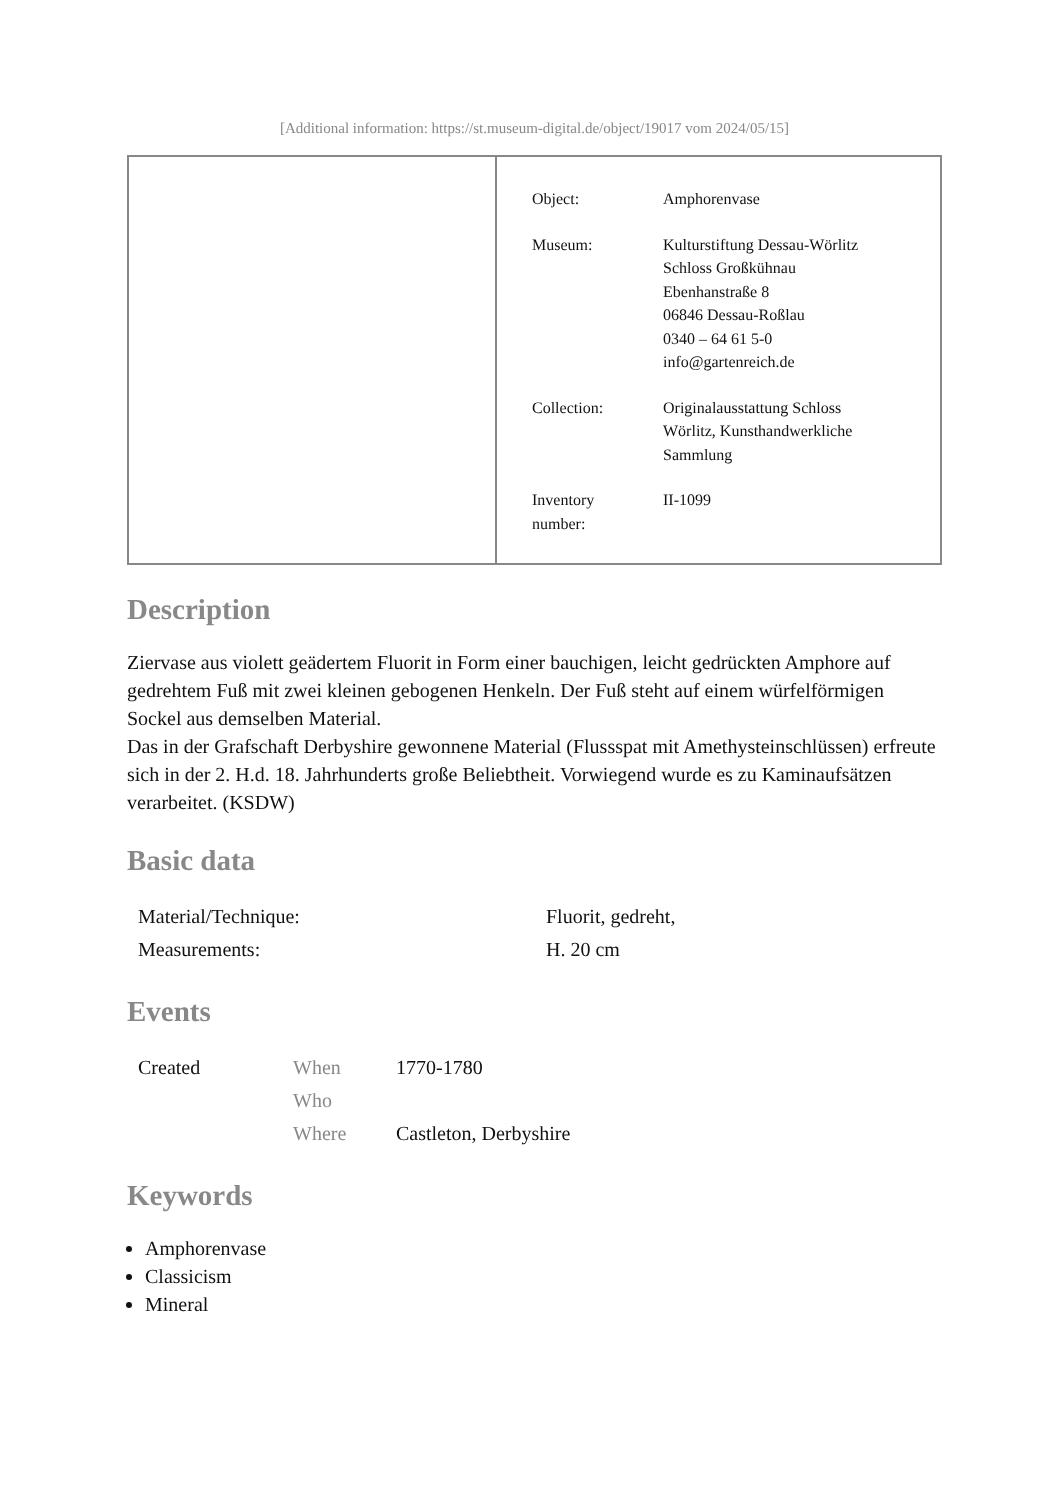[Additional information: https://st.museum-digital.de/object/19017 vom 2024/05/15]
| Object: | Amphorenvase |
| Museum: | Kulturstiftung Dessau-Wörlitz Schloss Großkühnau Ebenhanstraße 8 06846 Dessau-Roßlau 0340 – 64 61 5-0 info@gartenreich.de |
| Collection: | Originalausstattung Schloss Wörlitz, Kunsthandwerkliche Sammlung |
| Inventory number: | II-1099 |
Description
Ziervase aus violett geädertem Fluorit in Form einer bauchigen, leicht gedrückten Amphore auf gedrehtem Fuß mit zwei kleinen gebogenen Henkeln. Der Fuß steht auf einem würfelförmigen Sockel aus demselben Material.
Das in der Grafschaft Derbyshire gewonnene Material (Flussspat mit Amethysteinschlüssen) erfreute sich in der 2. H.d. 18. Jahrhunderts große Beliebtheit. Vorwiegend wurde es zu Kaminaufsätzen verarbeitet. (KSDW)
Basic data
| Material/Technique: | Fluorit, gedreht, |
| Measurements: | H. 20 cm |
Events
| Created | When | 1770-1780 |
| | Who | |
| | Where | Castleton, Derbyshire |
Keywords
Amphorenvase
Classicism
Mineral